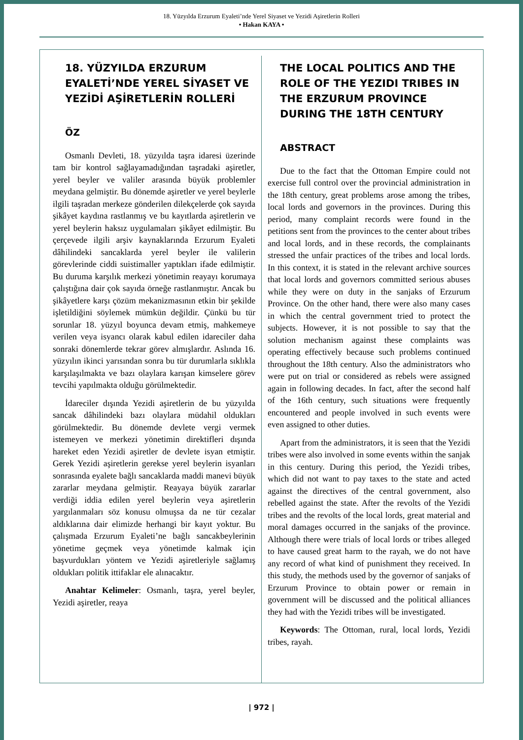18. Yüzyılda Erzurum Eyaleti’nde Yerel Siyaset ve Yezidi Aşiretlerin Rolleri
• Hakan KAYA •
18. YÜZYILDA ERZURUM EYALETİ’NDE YEREL SİYASET VE YEZİDİ AŞİRETLERİN ROLLERİ
ÖZ
Osmanlı Devleti, 18. yüzyılda taşra idaresi üzerinde tam bir kontrol sağlayamadığından taşradaki aşiretler, yerel beyler ve valiler arasında büyük problemler meydana gelmiştir. Bu dönemde aşiretler ve yerel beylerle ilgili taşradan merkeze gönderilen dilekçelerde çok sayıda şikâyet kaydına rastlanmış ve bu kayıtlarda aşiretlerin ve yerel beylerin haksız uygulamaları şikâyet edilmiştir. Bu çerçevede ilgili arşiv kaynaklarında Erzurum Eyaleti dâhilindeki sancaklarda yerel beyler ile valilerin görevlerinde ciddi suistimaller yaptıkları ifade edilmiştir. Bu duruma karşılık merkezi yönetimin reayayı korumaya çalıştığına dair çok sayıda örneğe rastlanmıştır. Ancak bu şikâyetlere karşı çözüm mekanizmasının etkin bir şekilde işletildiğini söylemek mümkün değildir. Çünkü bu tür sorunlar 18. yüzyıl boyunca devam etmiş, mahkemeye verilen veya isyancı olarak kabul edilen idareciler daha sonraki dönemlerde tekrar görev almışlardır. Aslında 16. yüzyılın ikinci yarısından sonra bu tür durumlarla sıklıkla karşılaşılmakta ve bazı olaylara karışan kimselere görev tevcihi yapılmakta olduğu görülmektedir.
İdareciler dışında Yezidi aşiretlerin de bu yüzyılda sancak dâhilindeki bazı olaylara müdahil oldukları görülmektedir. Bu dönemde devlete vergi vermek istemeyen ve merkezi yönetimin direktifleri dışında hareket eden Yezidi aşiretler de devlete isyan etmiştir. Gerek Yezidi aşiretlerin gerekse yerel beylerin isyanları sonrasında eyalete bağlı sancaklarda maddi manevi büyük zararlar meydana gelmiştir. Reayaya büyük zararlar verdiği iddia edilen yerel beylerin veya aşiretlerin yargılanmaları söz konusu olmuşsa da ne tür cezalar aldıklarına dair elimizde herhangi bir kayıt yoktur. Bu çalışmada Erzurum Eyaleti’ne bağlı sancakbeylerinin yönetime geçmek veya yönetimde kalmak için başvurdukları yöntem ve Yezidi aşiretleriyle sağlamış oldukları politik ittifaklar ele alınacaktır.
Anahtar Kelimeler: Osmanlı, taşra, yerel beyler, Yezidi aşiretler, reaya
THE LOCAL POLITICS AND THE ROLE OF THE YEZIDI TRIBES IN THE ERZURUM PROVINCE DURING THE 18TH CENTURY
ABSTRACT
Due to the fact that the Ottoman Empire could not exercise full control over the provincial administration in the 18th century, great problems arose among the tribes, local lords and governors in the provinces. During this period, many complaint records were found in the petitions sent from the provinces to the center about tribes and local lords, and in these records, the complainants stressed the unfair practices of the tribes and local lords. In this context, it is stated in the relevant archive sources that local lords and governors committed serious abuses while they were on duty in the sanjaks of Erzurum Province. On the other hand, there were also many cases in which the central government tried to protect the subjects. However, it is not possible to say that the solution mechanism against these complaints was operating effectively because such problems continued throughout the 18th century. Also the administrators who were put on trial or considered as rebels were assigned again in following decades. In fact, after the second half of the 16th century, such situations were frequently encountered and people involved in such events were even assigned to other duties.
Apart from the administrators, it is seen that the Yezidi tribes were also involved in some events within the sanjak in this century. During this period, the Yezidi tribes, which did not want to pay taxes to the state and acted against the directives of the central government, also rebelled against the state. After the revolts of the Yezidi tribes and the revolts of the local lords, great material and moral damages occurred in the sanjaks of the province. Although there were trials of local lords or tribes alleged to have caused great harm to the rayah, we do not have any record of what kind of punishment they received. In this study, the methods used by the governor of sanjaks of Erzurum Province to obtain power or remain in government will be discussed and the political alliances they had with the Yezidi tribes will be investigated.
Keywords: The Ottoman, rural, local lords, Yezidi tribes, rayah.
| 972 |